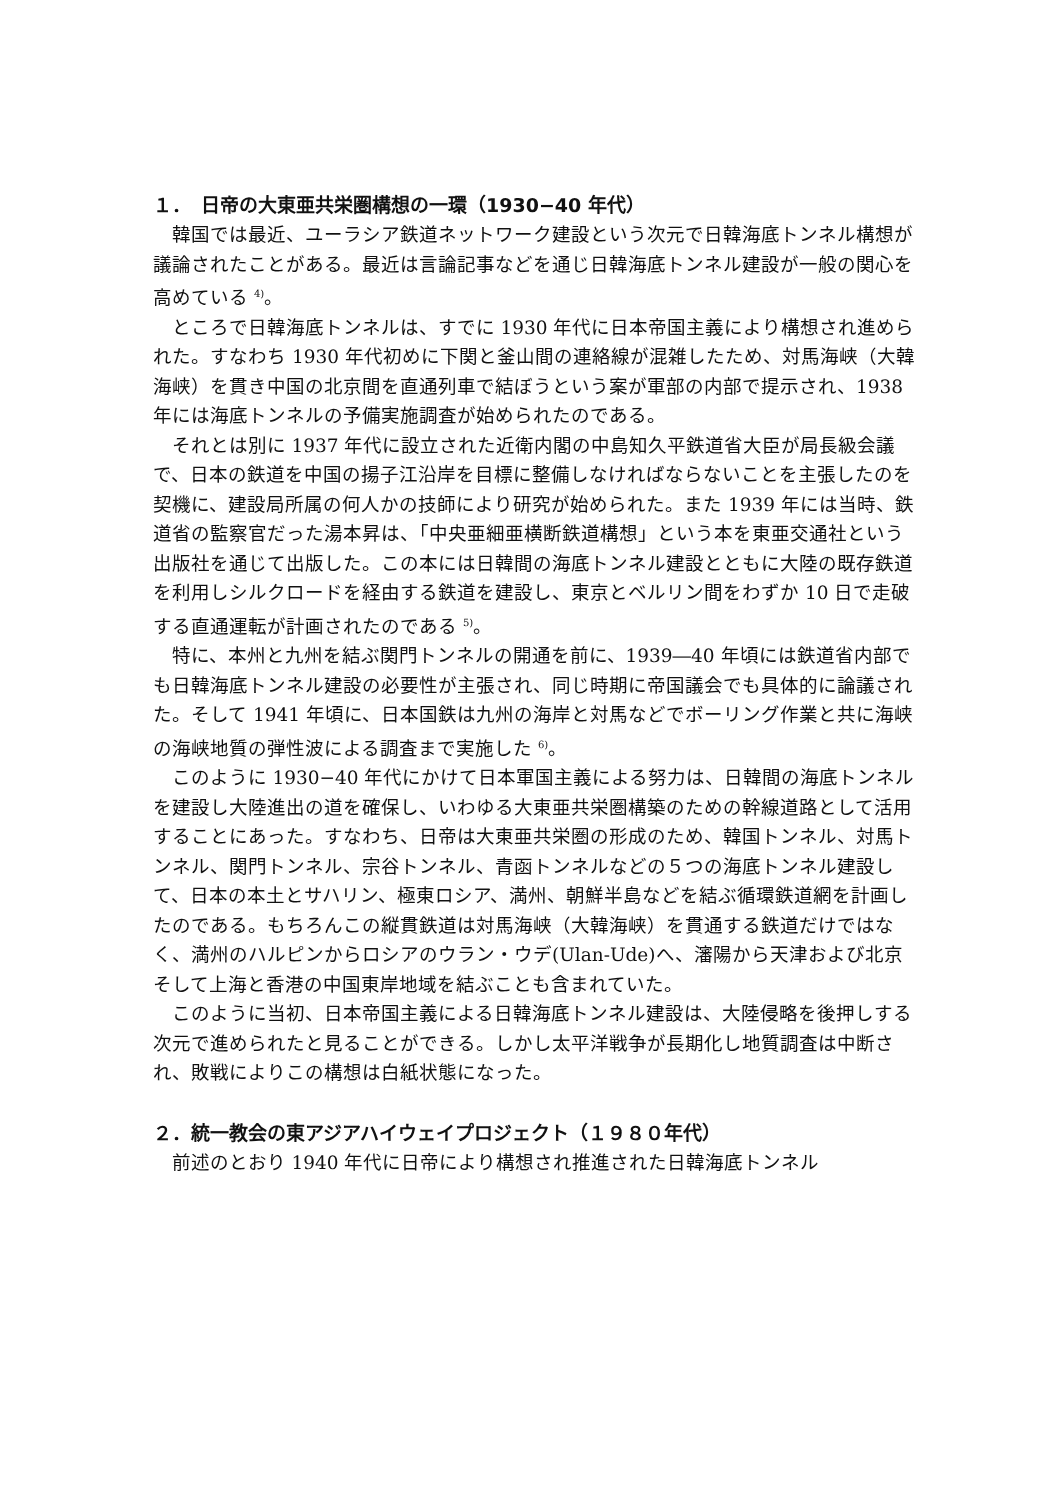１．　日帝の大東亜共栄圏構想の一環（1930−40 年代）
韓国では最近、ユーラシア鉄道ネットワーク建設という次元で日韓海底トンネル構想が議論されたことがある。最近は言論記事などを通じ日韓海底トンネル建設が一般の関心を高めている <sup>4)</sup>。
ところで日韓海底トンネルは、すでに 1930 年代に日本帝国主義により構想され進められた。すなわち 1930 年代初めに下関と釜山間の連絡線が混雑したため、対馬海峡（大韓海峡）を貫き中国の北京間を直通列車で結ぼうという案が軍部の内部で提示され、1938 年には海底トンネルの予備実施調査が始められたのである。
それとは別に 1937 年代に設立された近衛内閣の中島知久平鉄道省大臣が局長級会議で、日本の鉄道を中国の揚子江沿岸を目標に整備しなければならないことを主張したのを契機に、建設局所属の何人かの技師により研究が始められた。また 1939 年には当時、鉄道省の監察官だった湯本昇は、「中央亜細亜横断鉄道構想」という本を東亜交通社という出版社を通じて出版した。この本には日韓間の海底トンネル建設とともに大陸の既存鉄道を利用しシルクロードを経由する鉄道を建設し、東京とベルリン間をわずか 10 日で走破する直通運転が計画されたのである <sup>5)</sup>。
特に、本州と九州を結ぶ関門トンネルの開通を前に、1939―40 年頃には鉄道省内部でも日韓海底トンネル建設の必要性が主張され、同じ時期に帝国議会でも具体的に論議された。そして 1941 年頃に、日本国鉄は九州の海岸と対馬などでボーリング作業と共に海峡の海峡地質の弾性波による調査まで実施した <sup>6)</sup>。
このように 1930−40 年代にかけて日本軍国主義による努力は、日韓間の海底トンネルを建設し大陸進出の道を確保し、いわゆる大東亜共栄圏構築のための幹線道路として活用することにあった。すなわち、日帝は大東亜共栄圏の形成のため、韓国トンネル、対馬トンネル、関門トンネル、宗谷トンネル、青函トンネルなどの５つの海底トンネル建設して、日本の本土とサハリン、極東ロシア、満州、朝鮮半島などを結ぶ循環鉄道網を計画したのである。もちろんこの縦貫鉄道は対馬海峡（大韓海峡）を貫通する鉄道だけではなく、満州のハルピンからロシアのウラン・ウデ(Ulan-Ude)へ、瀋陽から天津および北京そして上海と香港の中国東岸地域を結ぶことも含まれていた。
このように当初、日本帝国主義による日韓海底トンネル建設は、大陸侵略を後押しする次元で進められたと見ることができる。しかし太平洋戦争が長期化し地質調査は中断され、敗戦によりこの構想は白紙状態になった。
２．統一教会の東アジアハイウェイプロジェクト（１９８０年代）
前述のとおり 1940 年代に日帝により構想され推進された日韓海底トンネル